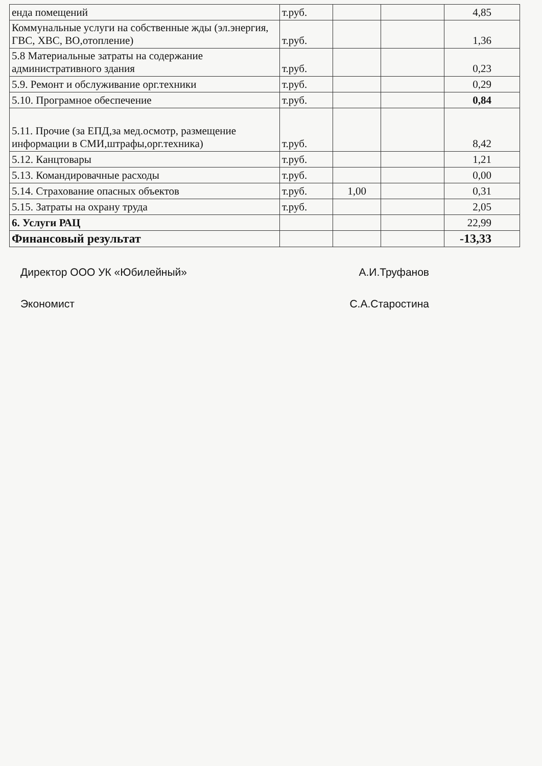| енда помещений | т.руб. | | | 4,85 |
| Коммунальные услуги на собственные жды (эл.энергия, ГВС, ХВС, ВО,отопление) | т.руб. | | | 1,36 |
| 5.8 Материальные затраты на содержание административного здания | т.руб. | | | 0,23 |
| 5.9. Ремонт и обслуживание орг.техники | т.руб. | | | 0,29 |
| 5.10. Програмное обеспечение | т.руб. | | | 0,84 |
| 5.11. Прочие (за ЕПД,за мед.осмотр, размещение информации в СМИ,штрафы,орг.техника) | т.руб. | | | 8,42 |
| 5.12. Канцтовары | т.руб. | | | 1,21 |
| 5.13. Командировачные расходы | т.руб. | | | 0,00 |
| 5.14. Страхование опасных объектов | т.руб. | 1,00 | | 0,31 |
| 5.15. Затраты на охрану труда | т.руб. | | | 2,05 |
| 6. Услуги РАЦ | | | | 22,99 |
| Финансовый результат | | | | -13,33 |
Директор ООО УК «Юбилейный» А.И.Труфанов
Экономист С.А.Старостина